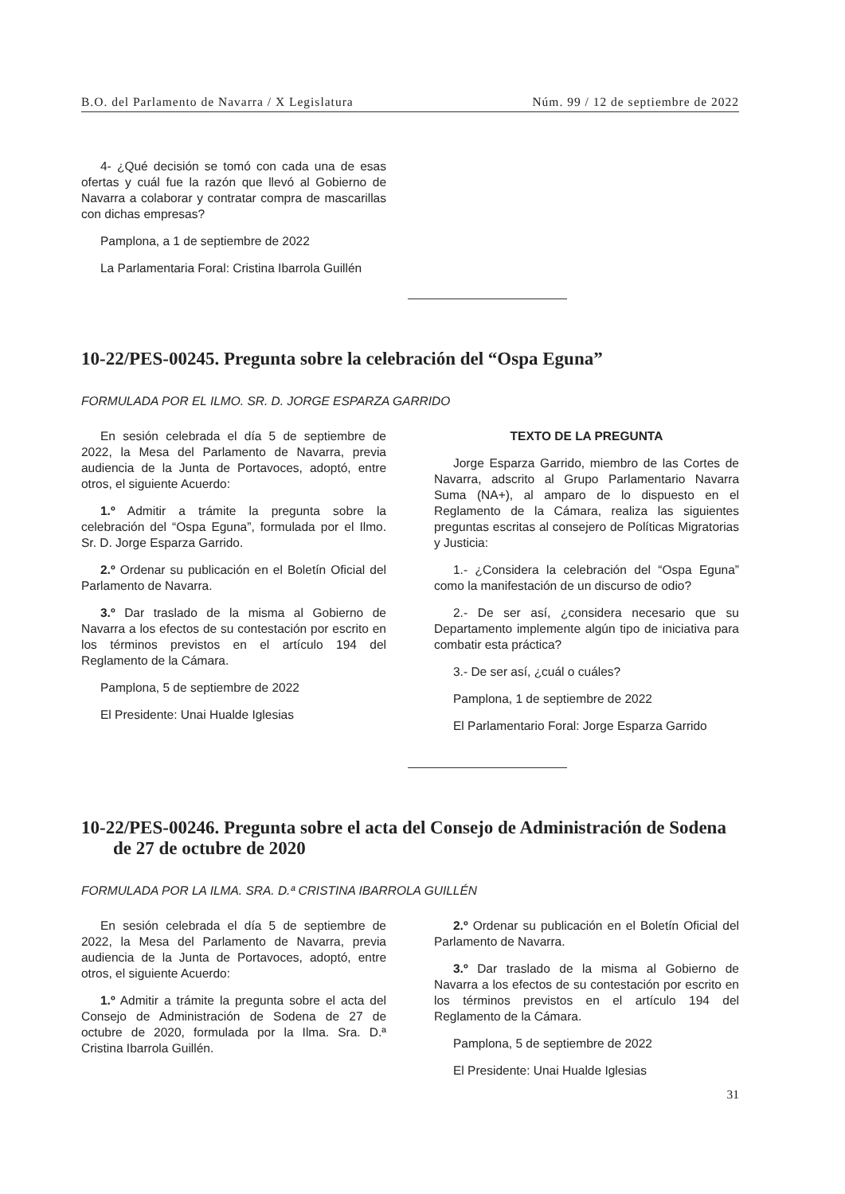B.O. del Parlamento de Navarra / X Legislatura Núm. 99 / 12 de septiembre de 2022
4- ¿Qué decisión se tomó con cada una de esas ofertas y cuál fue la razón que llevó al Gobierno de Navarra a colaborar y contratar compra de mascarillas con dichas empresas?
Pamplona, a 1 de septiembre de 2022
La Parlamentaria Foral: Cristina Ibarrola Guillén
10-22/PES-00245. Pregunta sobre la celebración del “Ospa Eguna”
FORMULADA POR EL ILMO. SR. D. JORGE ESPARZA GARRIDO
En sesión celebrada el día 5 de septiembre de 2022, la Mesa del Parlamento de Navarra, previa audiencia de la Junta de Portavoces, adoptó, entre otros, el siguiente Acuerdo:
1.º Admitir a trámite la pregunta sobre la celebración del “Ospa Eguna”, formulada por el Ilmo. Sr. D. Jorge Esparza Garrido.
2.º Ordenar su publicación en el Boletín Oficial del Parlamento de Navarra.
3.º Dar traslado de la misma al Gobierno de Navarra a los efectos de su contestación por escrito en los términos previstos en el artículo 194 del Reglamento de la Cámara.
Pamplona, 5 de septiembre de 2022
El Presidente: Unai Hualde Iglesias
TEXTO DE LA PREGUNTA
Jorge Esparza Garrido, miembro de las Cortes de Navarra, adscrito al Grupo Parlamentario Navarra Suma (NA+), al amparo de lo dispuesto en el Reglamento de la Cámara, realiza las siguientes preguntas escritas al consejero de Políticas Migratorias y Justicia:
1.- ¿Considera la celebración del “Ospa Eguna” como la manifestación de un discurso de odio?
2.- De ser así, ¿considera necesario que su Departamento implemente algún tipo de iniciativa para combatir esta práctica?
3.- De ser así, ¿cuál o cuáles?
Pamplona, 1 de septiembre de 2022
El Parlamentario Foral: Jorge Esparza Garrido
10-22/PES-00246. Pregunta sobre el acta del Consejo de Administración de Sodena de 27 de octubre de 2020
FORMULADA POR LA ILMA. SRA. D.ª CRISTINA IBARROLA GUILLÉN
En sesión celebrada el día 5 de septiembre de 2022, la Mesa del Parlamento de Navarra, previa audiencia de la Junta de Portavoces, adoptó, entre otros, el siguiente Acuerdo:
1.º Admitir a trámite la pregunta sobre el acta del Consejo de Administración de Sodena de 27 de octubre de 2020, formulada por la Ilma. Sra. D.ª Cristina Ibarrola Guillén.
2.º Ordenar su publicación en el Boletín Oficial del Parlamento de Navarra.
3.º Dar traslado de la misma al Gobierno de Navarra a los efectos de su contestación por escrito en los términos previstos en el artículo 194 del Reglamento de la Cámara.
Pamplona, 5 de septiembre de 2022
El Presidente: Unai Hualde Iglesias
31